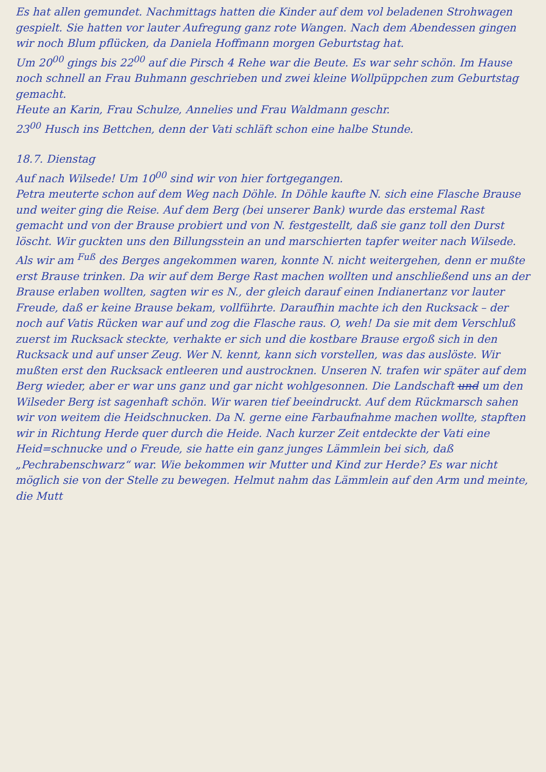Es hat allen gemundet. Nachmittags hatten die Kinder auf dem vol beladenen Strohwagen gespielt. Sie hatten vor lauter Aufregung ganz rote Wangen. Nach dem Abendessen gingen wir noch Blum pflücken, da Daniela Hoffmann morgen Geburtstag hat.
Um 20<sup>00</sup> gings bis 22<sup>00</sup> auf die Pirsch 4 Rehe war die Beute. Es war sehr schön. Im Hause noch schnell an Frau Buhmann geschrieben und zwei kleine Wollpüppchen zum Geburtstag gemacht.
Heute an Karin, Frau Schulze, Annelies und Frau Waldmann geschr.
23<sup>00</sup> Husch ins Bettchen, denn der Vati schläft schon eine halbe Stunde.
18.7. Dienstag
Auf nach Wilsede! Um 10<sup>00</sup> sind wir von hier fortgegangen.
Petra meuterte schon auf dem Weg nach Döhle. In Döhle kaufte N. sich eine Flasche Brause und weiter ging die Reise. Auf dem Berg (bei unserer Bank) wurde das erstemal Rast gemacht und von der Brause probiert und von N. festgestellt, daß sie ganz toll den Durst löscht. Wir guckten uns den Billungsstein an und marschierten tapfer weiter nach Wilsede. Als wir am <sup>Fuß</sup> des Berges angekommen waren, konnte N. nicht weitergehen, denn er mußte erst Brause trinken. Da wir auf dem Berge Rast machen wollten und anschließend uns an der Brause erlaben wollten, sagten wir es N., der gleich darauf einen Indianertanz vor lauter Freude, daß er keine Brause bekam, vollführte. Daraufhin machte ich den Rucksack – der noch auf Vatis Rücken war auf und zog die Flasche raus. O, weh! Da sie mit dem Verschluß zuerst im Rucksack steckte, verhakte er sich und die kostbare Brause ergoß sich in den Rucksack und auf unser Zeug. Wer N. kennt, kann sich vorstellen, was das auslöste. Wir mußten erst den Rucksack entleeren und austrocknen. Unseren N. trafen wir später auf dem Berg wieder, aber er war uns ganz und gar nicht wohlgesonnen. Die Landschaft und um den Wilseder Berg ist sagenhaft schön. Wir waren tief beeindruckt. Auf dem Rückmarsch sahen wir von weitem die Heidschnucken. Da N. gerne eine Farbaufnahme machen wollte, stapften wir in Richtung Herde quer durch die Heide. Nach kurzer Zeit entdeckte der Vati eine Heid=schnucke und o Freude, sie hatte ein ganz junges Lämmlein bei sich, daß „Pechrabenschwarz“ war. Wie bekommen wir Mutter und Kind zur Herde? Es war nicht möglich sie von der Stelle zu bewegen. Helmut nahm das Lämmlein auf den Arm und meinte, die Mutt